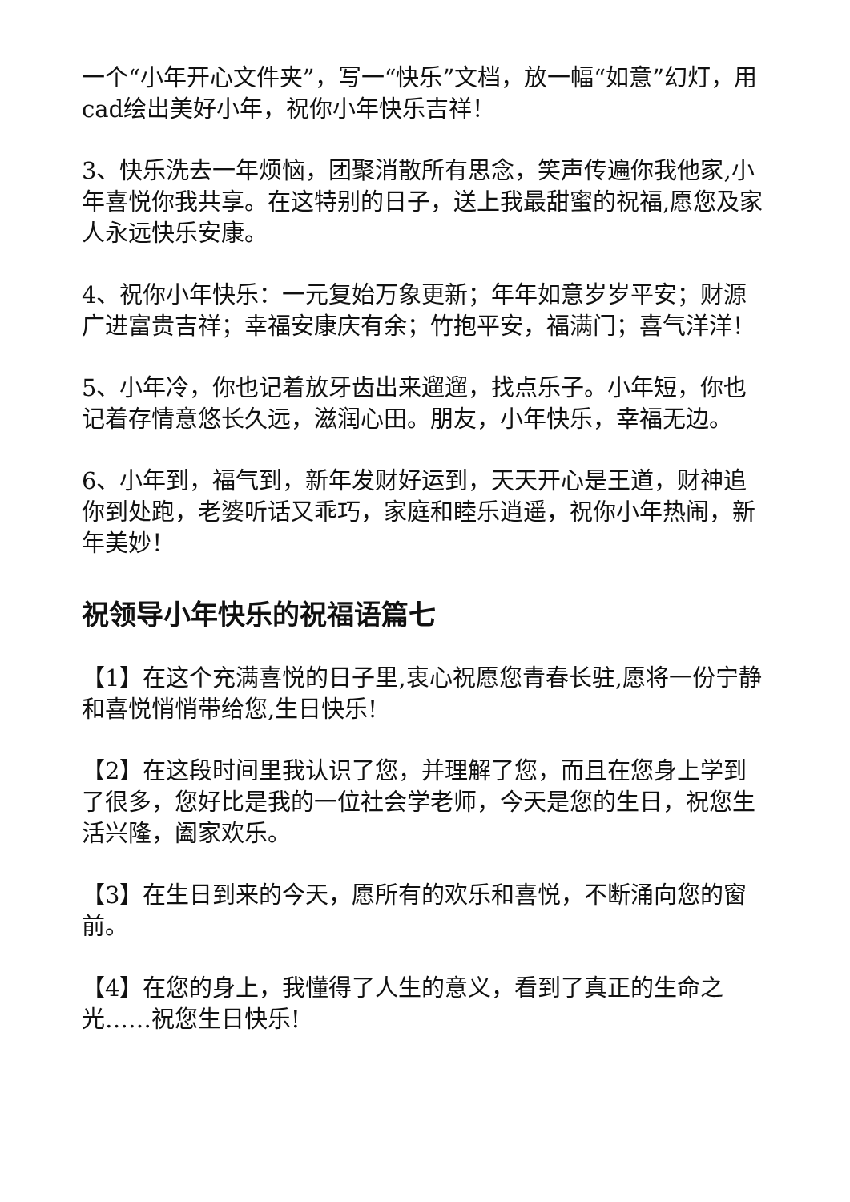一个“小年开心文件夹”，写一“快乐”文档，放一幅“如意”幻灯，用cad绘出美好小年，祝你小年快乐吉祥！
3、快乐洗去一年烦恼，团聚消散所有思念，笑声传遍你我他家,小年喜悦你我共享。在这特别的日子，送上我最甜蜜的祝福,愿您及家人永远快乐安康。
4、祝你小年快乐：一元复始万象更新；年年如意岁岁平安；财源广进富贵吉祥；幸福安康庆有余；竹抱平安，福满门；喜气洋洋！
5、小年冷，你也记着放牙齿出来遛遛，找点乐子。小年短，你也记着存情意悠长久远，滋润心田。朋友，小年快乐，幸福无边。
6、小年到，福气到，新年发财好运到，天天开心是王道，财神追你到处跑，老婆听话又乖巧，家庭和睦乐逍遥，祝你小年热闹，新年美妙！
祝领导小年快乐的祝福语篇七
【1】在这个充满喜悦的日子里,衷心祝愿您青春长驻,愿将一份宁静和喜悦悄悄带给您,生日快乐!
【2】在这段时间里我认识了您，并理解了您，而且在您身上学到了很多，您好比是我的一位社会学老师，今天是您的生日，祝您生活兴隆，阖家欢乐。
【3】在生日到来的今天，愿所有的欢乐和喜悦，不断涌向您的窗前。
【4】在您的身上，我懂得了人生的意义，看到了真正的生命之光……祝您生日快乐!